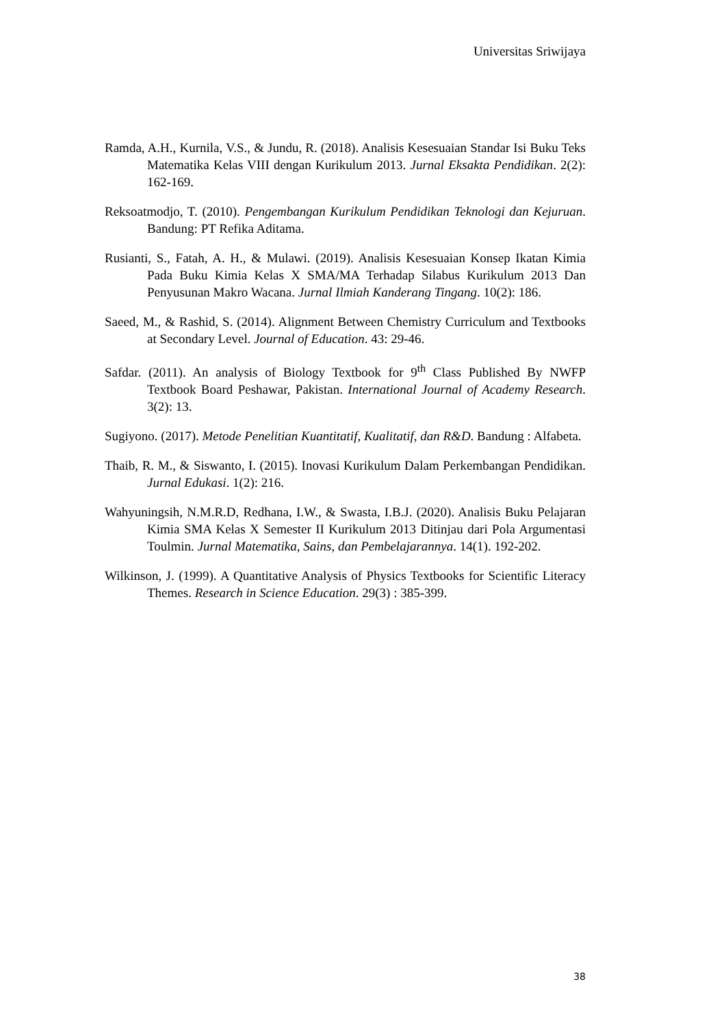Universitas Sriwijaya
Ramda, A.H., Kurnila, V.S., & Jundu, R. (2018). Analisis Kesesuaian Standar Isi Buku Teks Matematika Kelas VIII dengan Kurikulum 2013. Jurnal Eksakta Pendidikan. 2(2): 162-169.
Reksoatmodjo, T. (2010). Pengembangan Kurikulum Pendidikan Teknologi dan Kejuruan. Bandung: PT Refika Aditama.
Rusianti, S., Fatah, A. H., & Mulawi. (2019). Analisis Kesesuaian Konsep Ikatan Kimia Pada Buku Kimia Kelas X SMA/MA Terhadap Silabus Kurikulum 2013 Dan Penyusunan Makro Wacana. Jurnal Ilmiah Kanderang Tingang. 10(2): 186.
Saeed, M., & Rashid, S. (2014). Alignment Between Chemistry Curriculum and Textbooks at Secondary Level. Journal of Education. 43: 29-46.
Safdar. (2011). An analysis of Biology Textbook for 9<sup>th</sup> Class Published By NWFP Textbook Board Peshawar, Pakistan. International Journal of Academy Research. 3(2): 13.
Sugiyono. (2017). Metode Penelitian Kuantitatif, Kualitatif, dan R&D. Bandung : Alfabeta.
Thaib, R. M., & Siswanto, I. (2015). Inovasi Kurikulum Dalam Perkembangan Pendidikan. Jurnal Edukasi. 1(2): 216.
Wahyuningsih, N.M.R.D, Redhana, I.W., & Swasta, I.B.J. (2020). Analisis Buku Pelajaran Kimia SMA Kelas X Semester II Kurikulum 2013 Ditinjau dari Pola Argumentasi Toulmin. Jurnal Matematika, Sains, dan Pembelajarannya. 14(1). 192-202.
Wilkinson, J. (1999). A Quantitative Analysis of Physics Textbooks for Scientific Literacy Themes. Research in Science Education. 29(3) : 385-399.
38